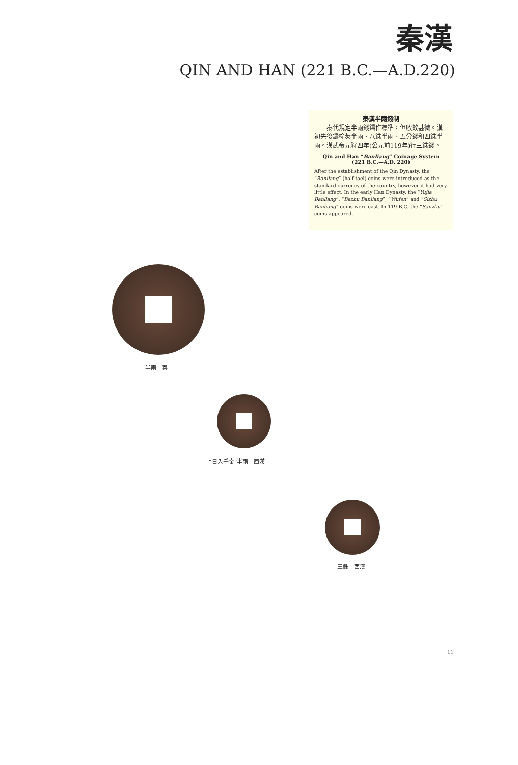秦漢
QIN AND HAN (221 B.C.—A.D.220)
秦漢半兩錢制
　　秦代規定半兩錢鑄作標準，但收效甚微。漢初先後鑄榆莢半兩、八銖半兩、五分錢和四銖半兩。漢武帝元狩四年(公元前119年)行三銖錢。
Qin and Han “Banliang” Coinage System
(221 B.C.—A.D. 220)
After the establishment of the Qin Dynasty, the “Banliang” (half tael) coins were introduced as the standard currency of the country, however it had very little effect. In the early Han Dynasty, the “Yujia Banliang”, “Bazhu Banliang”, “Wufen” and “Sizhu Banliang” coins were cast. In 119 B.C. the “Sanzhu” coins appeared.
半兩　秦
“日入千金”半兩　西漢
三銖　西漢
11